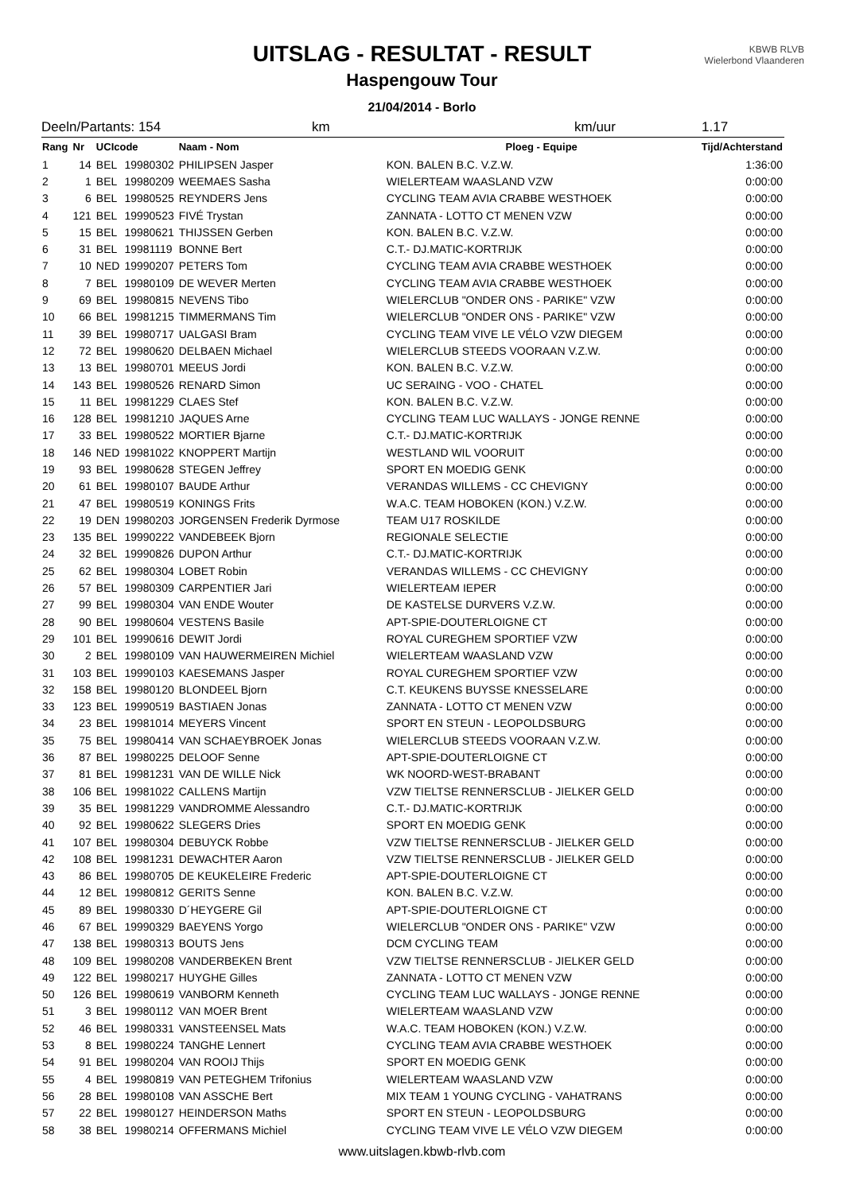UITSLAG - RESULTAT - RESULT
Haspengouw Tour
21/04/2014 - Borlo
KBWB RLVB
Wielerbond Vlaanderen
Deeln/Partants: 154 km km/uur 1.17
| Rang | Nr | UCIcode | | Naam - Nom | Ploeg - Equipe | Tijd/Achterstand |
| --- | --- | --- | --- | --- | --- | --- |
| 1 | 14 | BEL | 19980302 | PHILIPSEN Jasper | KON. BALEN B.C. V.Z.W. | 1:36:00 |
| 2 | 1 | BEL | 19980209 | WEEMAES Sasha | WIELERTEAM WAASLAND VZW | 0:00:00 |
| 3 | 6 | BEL | 19980525 | REYNDERS Jens | CYCLING TEAM AVIA CRABBE WESTHOEK | 0:00:00 |
| 4 | 121 | BEL | 19990523 | FIVÉ Trystan | ZANNATA - LOTTO CT MENEN VZW | 0:00:00 |
| 5 | 15 | BEL | 19980621 | THIJSSEN Gerben | KON. BALEN B.C. V.Z.W. | 0:00:00 |
| 6 | 31 | BEL | 19981119 | BONNE Bert | C.T.- DJ.MATIC-KORTRIJK | 0:00:00 |
| 7 | 10 | NED | 19990207 | PETERS Tom | CYCLING TEAM AVIA CRABBE WESTHOEK | 0:00:00 |
| 8 | 7 | BEL | 19980109 | DE WEVER Merten | CYCLING TEAM AVIA CRABBE WESTHOEK | 0:00:00 |
| 9 | 69 | BEL | 19980815 | NEVENS Tibo | WIELERCLUB "ONDER ONS - PARIKE" VZW | 0:00:00 |
| 10 | 66 | BEL | 19981215 | TIMMERMANS Tim | WIELERCLUB "ONDER ONS - PARIKE" VZW | 0:00:00 |
| 11 | 39 | BEL | 19980717 | UALGASI Bram | CYCLING TEAM VIVE LE VÉLO VZW DIEGEM | 0:00:00 |
| 12 | 72 | BEL | 19980620 | DELBAEN Michael | WIELERCLUB STEEDS VOORAAN V.Z.W. | 0:00:00 |
| 13 | 13 | BEL | 19980701 | MEEUS Jordi | KON. BALEN B.C. V.Z.W. | 0:00:00 |
| 14 | 143 | BEL | 19980526 | RENARD Simon | UC SERAING - VOO - CHATEL | 0:00:00 |
| 15 | 11 | BEL | 19981229 | CLAES Stef | KON. BALEN B.C. V.Z.W. | 0:00:00 |
| 16 | 128 | BEL | 19981210 | JAQUES Arne | CYCLING TEAM LUC WALLAYS - JONGE RENNE | 0:00:00 |
| 17 | 33 | BEL | 19980522 | MORTIER Bjarne | C.T.- DJ.MATIC-KORTRIJK | 0:00:00 |
| 18 | 146 | NED | 19981022 | KNOPPERT Martijn | WESTLAND WIL VOORUIT | 0:00:00 |
| 19 | 93 | BEL | 19980628 | STEGEN Jeffrey | SPORT EN MOEDIG GENK | 0:00:00 |
| 20 | 61 | BEL | 19980107 | BAUDE Arthur | VERANDAS WILLEMS - CC CHEVIGNY | 0:00:00 |
| 21 | 47 | BEL | 19980519 | KONINGS Frits | W.A.C. TEAM HOBOKEN (KON.) V.Z.W. | 0:00:00 |
| 22 | 19 | DEN | 19980203 | JORGENSEN Frederik Dyrmose | TEAM U17 ROSKILDE | 0:00:00 |
| 23 | 135 | BEL | 19990222 | VANDEBEEK Bjorn | REGIONALE SELECTIE | 0:00:00 |
| 24 | 32 | BEL | 19990826 | DUPON Arthur | C.T.- DJ.MATIC-KORTRIJK | 0:00:00 |
| 25 | 62 | BEL | 19980304 | LOBET Robin | VERANDAS WILLEMS - CC CHEVIGNY | 0:00:00 |
| 26 | 57 | BEL | 19980309 | CARPENTIER Jari | WIELERTEAM IEPER | 0:00:00 |
| 27 | 99 | BEL | 19980304 | VAN ENDE Wouter | DE KASTELSE DURVERS V.Z.W. | 0:00:00 |
| 28 | 90 | BEL | 19980604 | VESTENS Basile | APT-SPIE-DOUTERLOIGNE CT | 0:00:00 |
| 29 | 101 | BEL | 19990616 | DEWIT Jordi | ROYAL CUREGHEM SPORTIEF VZW | 0:00:00 |
| 30 | 2 | BEL | 19980109 | VAN HAUWERMEIREN Michiel | WIELERTEAM WAASLAND VZW | 0:00:00 |
| 31 | 103 | BEL | 19990103 | KAESEMANS Jasper | ROYAL CUREGHEM SPORTIEF VZW | 0:00:00 |
| 32 | 158 | BEL | 19980120 | BLONDEEL Bjorn | C.T. KEUKENS BUYSSE KNESSELARE | 0:00:00 |
| 33 | 123 | BEL | 19990519 | BASTIAEN Jonas | ZANNATA - LOTTO CT MENEN VZW | 0:00:00 |
| 34 | 23 | BEL | 19981014 | MEYERS Vincent | SPORT EN STEUN - LEOPOLDSBURG | 0:00:00 |
| 35 | 75 | BEL | 19980414 | VAN SCHAEYBROEK Jonas | WIELERCLUB STEEDS VOORAAN V.Z.W. | 0:00:00 |
| 36 | 87 | BEL | 19980225 | DELOOF Senne | APT-SPIE-DOUTERLOIGNE CT | 0:00:00 |
| 37 | 81 | BEL | 19981231 | VAN DE WILLE Nick | WK NOORD-WEST-BRABANT | 0:00:00 |
| 38 | 106 | BEL | 19981022 | CALLENS Martijn | VZW TIELTSE RENNERSCLUB - JIELKER GELD | 0:00:00 |
| 39 | 35 | BEL | 19981229 | VANDROMME Alessandro | C.T.- DJ.MATIC-KORTRIJK | 0:00:00 |
| 40 | 92 | BEL | 19980622 | SLEGERS Dries | SPORT EN MOEDIG GENK | 0:00:00 |
| 41 | 107 | BEL | 19980304 | DEBUYCK Robbe | VZW TIELTSE RENNERSCLUB - JIELKER GELD | 0:00:00 |
| 42 | 108 | BEL | 19981231 | DEWACHTER Aaron | VZW TIELTSE RENNERSCLUB - JIELKER GELD | 0:00:00 |
| 43 | 86 | BEL | 19980705 | DE KEUKELEIRE Frederic | APT-SPIE-DOUTERLOIGNE CT | 0:00:00 |
| 44 | 12 | BEL | 19980812 | GERITS Senne | KON. BALEN B.C. V.Z.W. | 0:00:00 |
| 45 | 89 | BEL | 19980330 | D´HEYGERE Gil | APT-SPIE-DOUTERLOIGNE CT | 0:00:00 |
| 46 | 67 | BEL | 19990329 | BAEYENS Yorgo | WIELERCLUB "ONDER ONS - PARIKE" VZW | 0:00:00 |
| 47 | 138 | BEL | 19980313 | BOUTS Jens | DCM CYCLING TEAM | 0:00:00 |
| 48 | 109 | BEL | 19980208 | VANDERBEKEN Brent | VZW TIELTSE RENNERSCLUB - JIELKER GELD | 0:00:00 |
| 49 | 122 | BEL | 19980217 | HUYGHE Gilles | ZANNATA - LOTTO CT MENEN VZW | 0:00:00 |
| 50 | 126 | BEL | 19980619 | VANBORM Kenneth | CYCLING TEAM LUC WALLAYS - JONGE RENNE | 0:00:00 |
| 51 | 3 | BEL | 19980112 | VAN MOER Brent | WIELERTEAM WAASLAND VZW | 0:00:00 |
| 52 | 46 | BEL | 19980331 | VANSTEENSEL Mats | W.A.C. TEAM HOBOKEN (KON.) V.Z.W. | 0:00:00 |
| 53 | 8 | BEL | 19980224 | TANGHE Lennert | CYCLING TEAM AVIA CRABBE WESTHOEK | 0:00:00 |
| 54 | 91 | BEL | 19980204 | VAN ROOIJ Thijs | SPORT EN MOEDIG GENK | 0:00:00 |
| 55 | 4 | BEL | 19980819 | VAN PETEGHEM Trifonius | WIELERTEAM WAASLAND VZW | 0:00:00 |
| 56 | 28 | BEL | 19980108 | VAN ASSCHE Bert | MIX TEAM 1 YOUNG CYCLING - VAHATRANS | 0:00:00 |
| 57 | 22 | BEL | 19980127 | HEINDERSON Maths | SPORT EN STEUN - LEOPOLDSBURG | 0:00:00 |
| 58 | 38 | BEL | 19980214 | OFFERMANS Michiel | CYCLING TEAM VIVE LE VÉLO VZW DIEGEM | 0:00:00 |
www.uitslagen.kbwb-rlvb.com